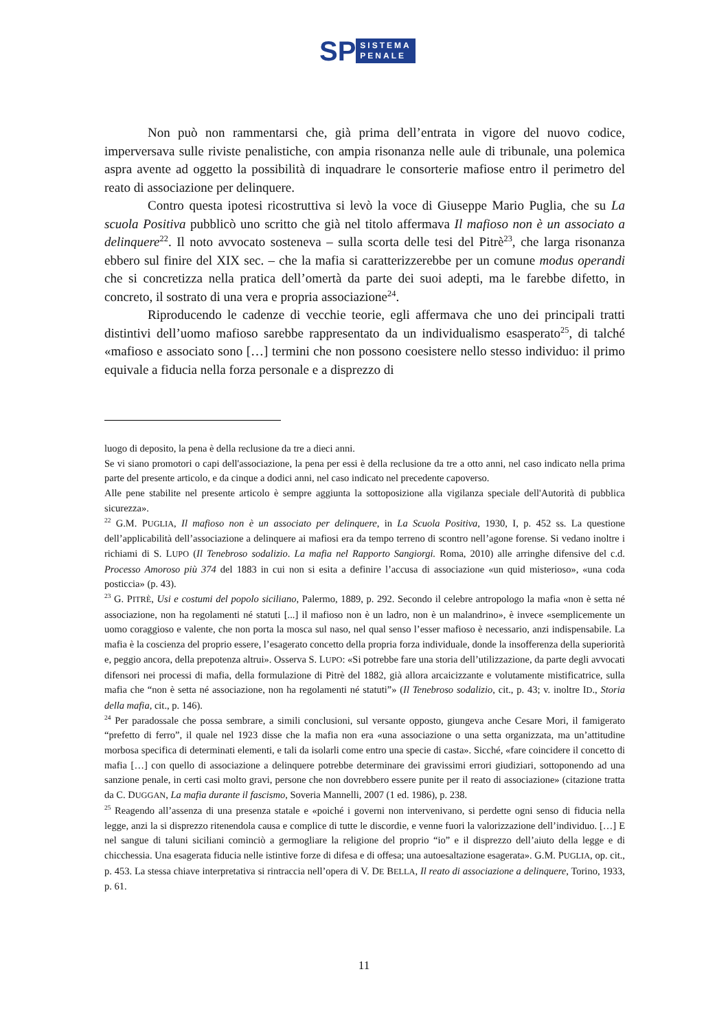SP
SISTEMA
PENALE
Non può non rammentarsi che, già prima dell’entrata in vigore del nuovo codice, imperversava sulle riviste penalistiche, con ampia risonanza nelle aule di tribunale, una polemica aspra avente ad oggetto la possibilità di inquadrare le consorterie mafiose entro il perimetro del reato di associazione per delinquere.
Contro questa ipotesi ricostruttiva si levò la voce di Giuseppe Mario Puglia, che su La scuola Positiva pubblicò uno scritto che già nel titolo affermava Il mafioso non è un associato a delinquere<sup>22</sup>. Il noto avvocato sosteneva – sulla scorta delle tesi del Pitrè<sup>23</sup>, che larga risonanza ebbero sul finire del XIX sec. – che la mafia si caratterizzerebbe per un comune modus operandi che si concretizza nella pratica dell’omertà da parte dei suoi adepti, ma le farebbe difetto, in concreto, il sostrato di una vera e propria associazione<sup>24</sup>.
Riproducendo le cadenze di vecchie teorie, egli affermava che uno dei principali tratti distintivi dell’uomo mafioso sarebbe rappresentato da un individualismo esasperato<sup>25</sup>, di talché «mafioso e associato sono […] termini che non possono coesistere nello stesso individuo: il primo equivale a fiducia nella forza personale e a disprezzo di
luogo di deposito, la pena è della reclusione da tre a dieci anni.
Se vi siano promotori o capi dell'associazione, la pena per essi è della reclusione da tre a otto anni, nel caso indicato nella prima parte del presente articolo, e da cinque a dodici anni, nel caso indicato nel precedente capoverso.
Alle pene stabilite nel presente articolo è sempre aggiunta la sottoposizione alla vigilanza speciale dell'Autorità di pubblica sicurezza».
<sup>22</sup> G.M. PUGLIA, Il mafioso non è un associato per delinquere, in La Scuola Positiva, 1930, I, p. 452 ss. La questione dell’applicabilità dell’associazione a delinquere ai mafiosi era da tempo terreno di scontro nell’agone forense. Si vedano inoltre i richiami di S. LUPO (Il Tenebroso sodalizio. La mafia nel Rapporto Sangiorgi. Roma, 2010) alle arringhe difensive del c.d. Processo Amoroso più 374 del 1883 in cui non si esita a definire l’accusa di associazione «un quid misterioso», «una coda posticcia» (p. 43).
<sup>23</sup> G. PITRÈ, Usi e costumi del popolo siciliano, Palermo, 1889, p. 292. Secondo il celebre antropologo la mafia «non è setta né associazione, non ha regolamenti né statuti [...] il mafioso non è un ladro, non è un malandrino», è invece «semplicemente un uomo coraggioso e valente, che non porta la mosca sul naso, nel qual senso l’esser mafioso è necessario, anzi indispensabile. La mafia è la coscienza del proprio essere, l’esagerato concetto della propria forza individuale, donde la insofferenza della superiorità e, peggio ancora, della prepotenza altrui». Osserva S. LUPO: «Si potrebbe fare una storia dell’utilizzazione, da parte degli avvocati difensori nei processi di mafia, della formulazione di Pitrè del 1882, già allora arcaicizzante e volutamente mistificatrice, sulla mafia che “non è setta né associazione, non ha regolamenti né statuti”» (Il Tenebroso sodalizio, cit., p. 43; v. inoltre ID., Storia della mafia, cit., p. 146).
<sup>24</sup> Per paradossale che possa sembrare, a simili conclusioni, sul versante opposto, giungeva anche Cesare Mori, il famigerato “prefetto di ferro”, il quale nel 1923 disse che la mafia non era «una associazione o una setta organizzata, ma un’attitudine morbosa specifica di determinati elementi, e tali da isolarli come entro una specie di casta». Sicché, «fare coincidere il concetto di mafia […] con quello di associazione a delinquere potrebbe determinare dei gravissimi errori giudiziari, sottoponendo ad una sanzione penale, in certi casi molto gravi, persone che non dovrebbero essere punite per il reato di associazione» (citazione tratta da C. DUGGAN, La mafia durante il fascismo, Soveria Mannelli, 2007 (1 ed. 1986), p. 238.
<sup>25</sup> Reagendo all’assenza di una presenza statale e «poiché i governi non intervenivano, si perdette ogni senso di fiducia nella legge, anzi la si disprezzo ritenendola causa e complice di tutte le discordie, e venne fuori la valorizzazione dell’individuo. […] E nel sangue di taluni siciliani cominciò a germogliare la religione del proprio “io” e il disprezzo dell’aiuto della legge e di chicchessia. Una esagerata fiducia nelle istintive forze di difesa e di offesa; una autoesaltazione esagerata». G.M. PUGLIA, op. cit., p. 453. La stessa chiave interpretativa si rintraccia nell’opera di V. DE BELLA, Il reato di associazione a delinquere, Torino, 1933, p. 61.
11